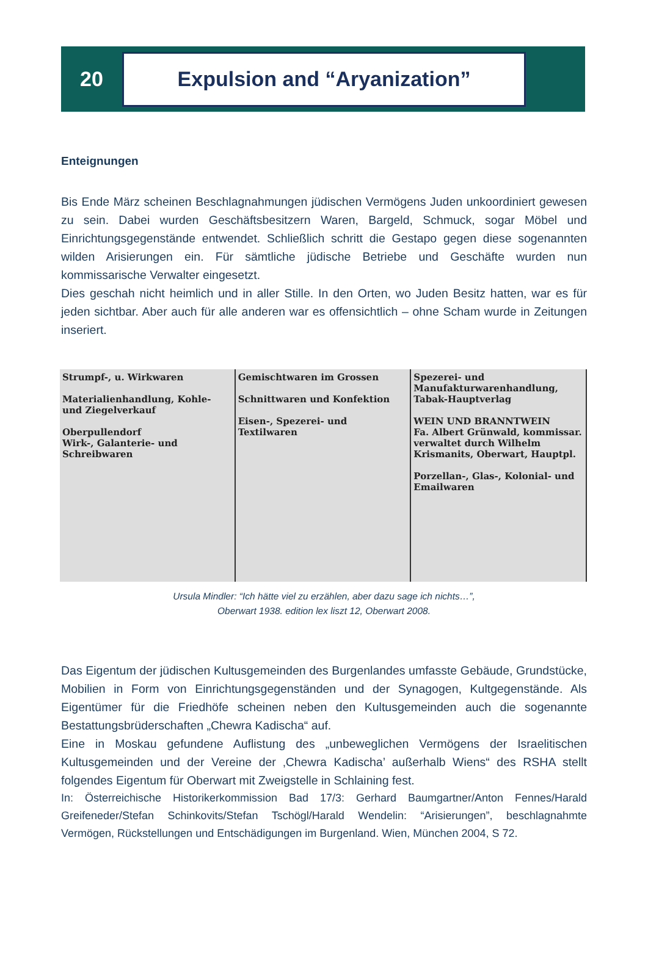20
Expulsion and “Aryanization”
Enteignungen
Bis Ende März scheinen Beschlagnahmungen jüdischen Vermögens Juden unkoordiniert gewesen zu sein. Dabei wurden Geschäftsbesitzern Waren, Bargeld, Schmuck, sogar Möbel und Einrichtungsgegenstände entwendet. Schließlich schritt die Gestapo gegen diese so­genannten wilden Arisierungen ein. Für sämtliche jüdische Betriebe und Geschäfte wurden nun kommissarische Verwalter eingesetzt.
Dies geschah nicht heimlich und in aller Stille. In den Orten, wo Juden Besitz hatten, war es für jeden sichtbar. Aber auch für alle anderen war es offensichtlich – ohne Scham wurde in Zeitungen inseriert.
Strumpf-, u. Wirkwaren
Materialienhandlung, Kohle- und Ziegelverkauf
Oberpullendorf
Wirk-, Galanterie- und Schreibwaren
Gemischtwaren im Grossen
Schnittwaren und Konfektion
Eisen-, Spezerei- und Textilwaren
Spezerei- und Manufakturwarenhandlung, Tabak-Hauptverlag
WEIN UND BRANNTWEIN
Fa. Albert Grünwald, kommissar. verwaltet durch Wilhelm Krismanits, Oberwart, Hauptpl.
Porzellan-, Glas-, Kolonial- und Emailwaren
Ursula Mindler: “Ich hätte viel zu erzählen, aber dazu sage ich nichts…”,
Oberwart 1938. edition lex liszt 12, Oberwart 2008.
Das Eigentum der jüdischen Kultusgemeinden des Burgenlandes umfasste Gebäude, Grundstücke, Mobilien in Form von Einrichtungsgegenständen und der Synagogen, Kult­gegenstände. Als Eigentümer für die Friedhöfe scheinen neben den Kultusgemeinden auch die sogenannte Bestattungsbrüderschaften „Chewra Kadischa“ auf.
Eine in Moskau gefundene Auflistung des „unbeweglichen Vermögens der Israelitischen Kultusgemeinden und der Vereine der ‚Chewra Kadischa’ außerhalb Wiens“ des RSHA stellt folgendes Eigentum für Oberwart mit Zweigstelle in Schlaining fest.
In: Österreichische Historikerkommission Bad 17/3: Gerhard Baumgartner/Anton Fennes/Harald Greifeneder/Stefan Schinkovits/Stefan Tschögl/Harald Wendelin: “Arisierungen”, beschlagnahmte Vermögen, Rückstellungen und Entschädigungen im Burgenland. Wien, München 2004, S 72.